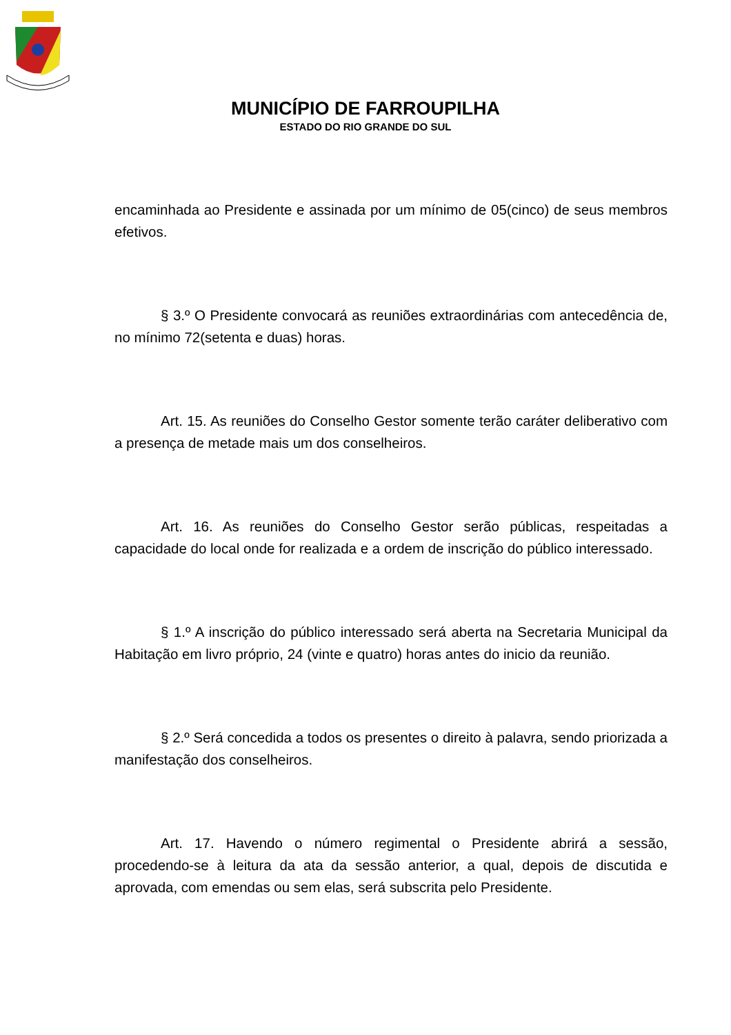MUNICÍPIO DE FARROUPILHA
ESTADO DO RIO GRANDE DO SUL
encaminhada ao Presidente e assinada por um mínimo de 05(cinco) de seus membros efetivos.
§ 3.º O Presidente convocará as reuniões extraordinárias com antecedência de, no mínimo 72(setenta e duas) horas.
Art. 15. As reuniões do Conselho Gestor somente terão caráter deliberativo com a presença de metade mais um dos conselheiros.
Art. 16. As reuniões do Conselho Gestor serão públicas, respeitadas a capacidade do local onde for realizada e a ordem de inscrição do público interessado.
§ 1.º A inscrição do público interessado será aberta na Secretaria Municipal da Habitação em livro próprio, 24 (vinte e quatro) horas antes do inicio da reunião.
§ 2.º Será concedida a todos os presentes o direito à palavra, sendo priorizada a manifestação dos conselheiros.
Art. 17. Havendo o número regimental o Presidente abrirá a sessão, procedendo-se à leitura da ata da sessão anterior, a qual, depois de discutida e aprovada, com emendas ou sem elas, será subscrita pelo Presidente.